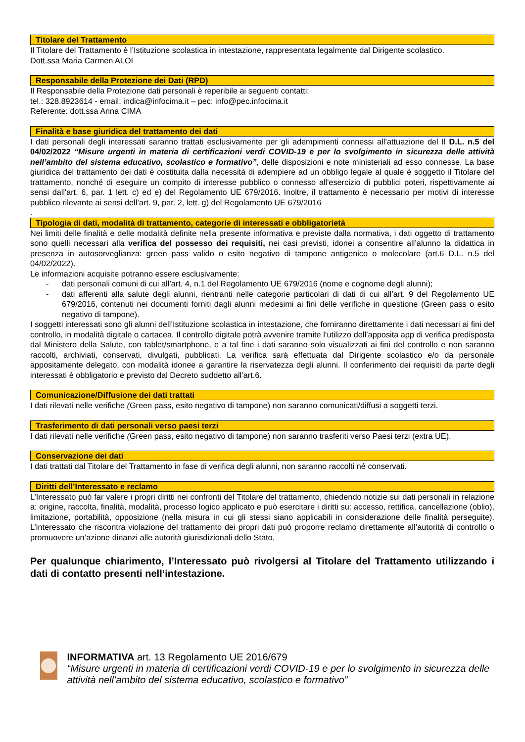Titolare del Trattamento
Il Titolare del Trattamento è l’Istituzione scolastica in intestazione, rappresentata legalmente dal Dirigente scolastico.
Dott.ssa Maria Carmen ALOI
Responsabile della Protezione dei Dati (RPD)
Il Responsabile della Protezione dati personali è reperibile ai seguenti contatti:
tel.: 328.8923614 - email: indica@infocima.it – pec: info@pec.infocima.it
Referente: dott.ssa Anna CIMA
Finalità e base giuridica del trattamento dei dati
I dati personali degli interessati saranno trattati esclusivamente per gli adempimenti connessi all’attuazione del Il D.L. n.5 del 04/02/2022 “Misure urgenti in materia di certificazioni verdi COVID-19 e per lo svolgimento in sicurezza delle attività nell’ambito del sistema educativo, scolastico e formativo”, delle disposizioni e note ministeriali ad esso connesse. La base giuridica del trattamento dei dati è costituita dalla necessità di adempiere ad un obbligo legale al quale è soggetto il Titolare del trattamento, nonché di eseguire un compito di interesse pubblico o connesso all'esercizio di pubblici poteri, rispettivamente ai sensi dall'art. 6, par. 1 lett. c) ed e) del Regolamento UE 679/2016. Inoltre, il trattamento è necessario per motivi di interesse pubblico rilevante ai sensi dell’art. 9, par. 2, lett. g) del Regolamento UE 679/2016
.
Tipologia di dati, modalità di trattamento, categorie di interessati e obbligatorietà
Nei limiti delle finalità e delle modalità definite nella presente informativa e previste dalla normativa, i dati oggetto di trattamento sono quelli necessari alla verifica del possesso dei requisiti, nei casi previsti, idonei a consentire all’alunno la didattica in presenza in autosorveglianza: green pass valido o esito negativo di tampone antigenico o molecolare (art.6 D.L. n.5 del 04/02/2022).
Le informazioni acquisite potranno essere esclusivamente:
- dati personali comuni di cui all’art. 4, n.1 del Regolamento UE 679/2016 (nome e cognome degli alunni);
- dati afferenti alla salute degli alunni, rientranti nelle categorie particolari di dati di cui all’art. 9 del Regolamento UE 679/2016, contenuti nei documenti forniti dagli alunni medesimi ai fini delle verifiche in questione (Green pass o esito negativo di tampone).
I soggetti interessati sono gli alunni dell’Istituzione scolastica in intestazione, che forniranno direttamente i dati necessari ai fini del controllo, in modalità digitale o cartacea. Il controllo digitale potrà avvenire tramite l’utilizzo dell’apposita app di verifica predisposta dal Ministero della Salute, con tablet/smartphone, e a tal fine i dati saranno solo visualizzati ai fini del controllo e non saranno raccolti, archiviati, conservati, divulgati, pubblicati. La verifica sarà effettuata dal Dirigente scolastico e/o da personale appositamente delegato, con modalità idonee a garantire la riservatezza degli alunni. Il conferimento dei requisiti da parte degli interessati è obbligatorio e previsto dal Decreto suddetto all’art.6.
Comunicazione/Diffusione dei dati trattati
I dati rilevati nelle verifiche (Green pass, esito negativo di tampone) non saranno comunicati/diffusi a soggetti terzi.
Trasferimento di dati personali verso paesi terzi
I dati rilevati nelle verifiche (Green pass, esito negativo di tampone) non saranno trasferiti verso Paesi terzi (extra UE).
Conservazione dei dati
I dati trattati dal Titolare del Trattamento in fase di verifica degli alunni, non saranno raccolti né conservati.
Diritti dell’Interessato e reclamo
L’Interessato può far valere i propri diritti nei confronti del Titolare del trattamento, chiedendo notizie sui dati personali in relazione a: origine, raccolta, finalità, modalità, processo logico applicato e può esercitare i diritti su: accesso, rettifica, cancellazione (oblio), limitazione, portabilità, opposizione (nella misura in cui gli stessi siano applicabili in considerazione delle finalità perseguite). L’interessato che riscontra violazione del trattamento dei propri dati può proporre reclamo direttamente all’autorità di controllo o promuovere un’azione dinanzi alle autorità giurisdizionali dello Stato.
Per qualunque chiarimento, l’Interessato può rivolgersi al Titolare del Trattamento utilizzando i dati di contatto presenti nell’intestazione.
INFORMATIVA art. 13 Regolamento UE 2016/679
“Misure urgenti in materia di certificazioni verdi COVID-19 e per lo svolgimento in sicurezza delle attività nell’ambito del sistema educativo, scolastico e formativo”